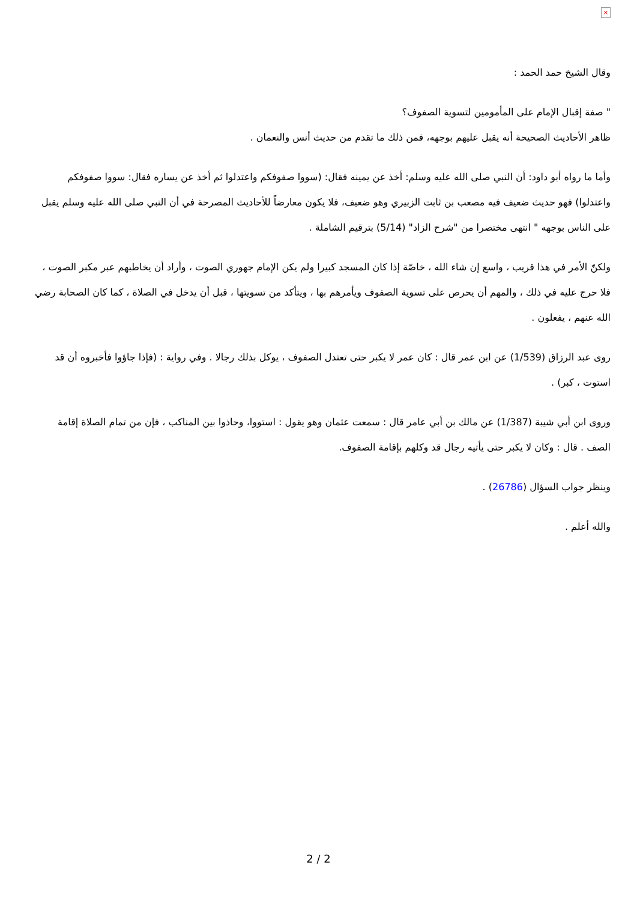×
وقال الشيخ حمد الحمد :
" صفة إقبال الإمام على المأمومين لتسوية الصفوف؟
ظاهر الأحاديث الصحيحة أنه يقبل عليهم بوجهه، فمن ذلك ما تقدم من حديث أنس والنعمان .
وأما ما رواه أبو داود: أن النبي صلى الله عليه وسلم: أخذ عن يمينه فقال: (سووا صفوفكم واعتدلوا ثم أخذ عن يساره فقال: سووا صفوفكم واعتدلوا) فهو حديث ضعيف فيه مصعب بن ثابت الزبيري وهو ضعيف، فلا يكون معارضاً للأحاديث المصرحة في أن النبي صلى الله عليه وسلم يقبل على الناس بوجهه " انتهى مختصرا من "شرح الزاد" (5/14) بترقيم الشاملة .
ولكنّ الأمر في هذا قريب ، واسع إن شاء الله ، خاصّة إذا كان المسجد كبيرا ولم يكن الإمام جهوري الصوت ، وأراد أن يخاطبهم عبر مكبر الصوت ، فلا حرج عليه في ذلك ، والمهم أن يحرص على تسوية الصفوف ويأمرهم بها ، ويتأكد من تسويتها ، قبل أن يدخل في الصلاة ، كما كان الصحابة رضي الله عنهم ، يفعلون .
روى عبد الرزاق (1/539) عن ابن عمر قال : كان عمر لا يكبر حتى تعتدل الصفوف ، يوكل بذلك رجالا . وفي رواية : (فإذا جاؤوا فأخبروه أن قد استوت ، كبر) .
وروى ابن أبي شيبة (1/387) عن مالك بن أبي عامر قال : سمعت عثمان وهو يقول : استووا، وحاذوا بين المناكب ، فإن من تمام الصلاة إقامة الصف . قال : وكان لا يكبر حتى يأتيه رجال قد وكلهم بإقامة الصفوف.
وينظر جواب السؤال (26786) .
والله أعلم .
2 / 2